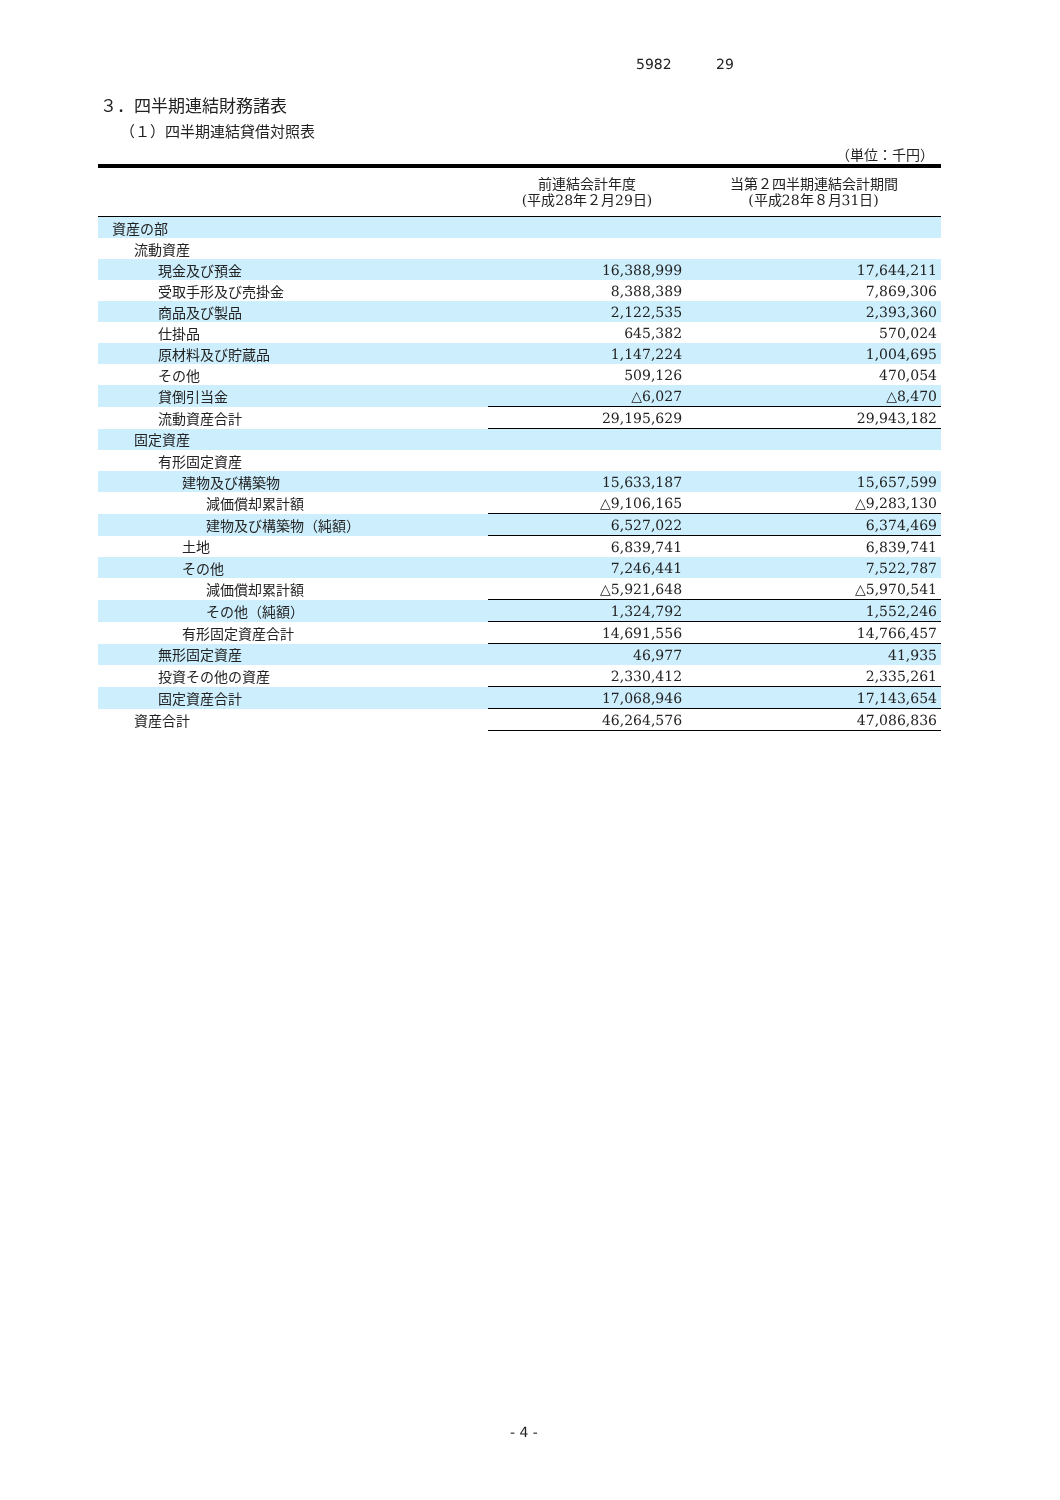5982 29
３．四半期連結財務諸表
（１）四半期連結貸借対照表
（単位：千円）
| | 前連結会計年度 (平成28年２月29日) | 当第２四半期連結会計期間 (平成28年８月31日) |
| --- | --- | --- |
| 資産の部 | | |
| 流動資産 | | |
| 現金及び預金 | 16,388,999 | 17,644,211 |
| 受取手形及び売掛金 | 8,388,389 | 7,869,306 |
| 商品及び製品 | 2,122,535 | 2,393,360 |
| 仕掛品 | 645,382 | 570,024 |
| 原材料及び貯蔵品 | 1,147,224 | 1,004,695 |
| その他 | 509,126 | 470,054 |
| 貸倒引当金 | △6,027 | △8,470 |
| 流動資産合計 | 29,195,629 | 29,943,182 |
| 固定資産 | | |
| 有形固定資産 | | |
| 建物及び構築物 | 15,633,187 | 15,657,599 |
| 減価償却累計額 | △9,106,165 | △9,283,130 |
| 建物及び構築物（純額） | 6,527,022 | 6,374,469 |
| 土地 | 6,839,741 | 6,839,741 |
| その他 | 7,246,441 | 7,522,787 |
| 減価償却累計額 | △5,921,648 | △5,970,541 |
| その他（純額） | 1,324,792 | 1,552,246 |
| 有形固定資産合計 | 14,691,556 | 14,766,457 |
| 無形固定資産 | 46,977 | 41,935 |
| 投資その他の資産 | 2,330,412 | 2,335,261 |
| 固定資産合計 | 17,068,946 | 17,143,654 |
| 資産合計 | 46,264,576 | 47,086,836 |
- 4 -